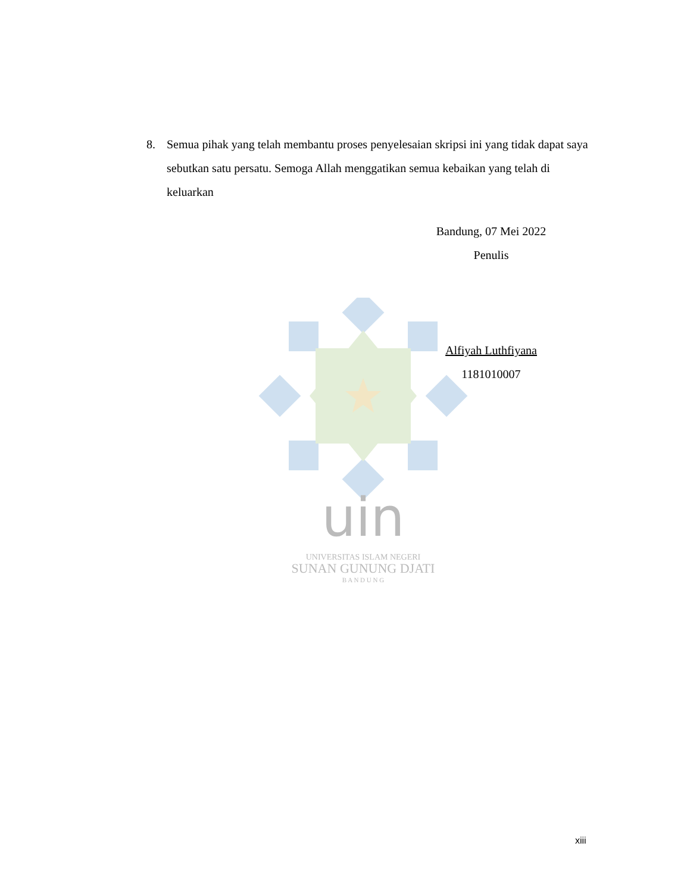uin
UNIVERSITAS ISLAM NEGERI
SUNAN GUNUNG DJATI
B A N D U N G
8. Semua pihak yang telah membantu proses penyelesaian skripsi ini yang tidak dapat saya sebutkan satu persatu. Semoga Allah menggatikan semua kebaikan yang telah di keluarkan
Bandung, 07 Mei 2022
Penulis
Alfiyah Luthfiyana
1181010007
xiii